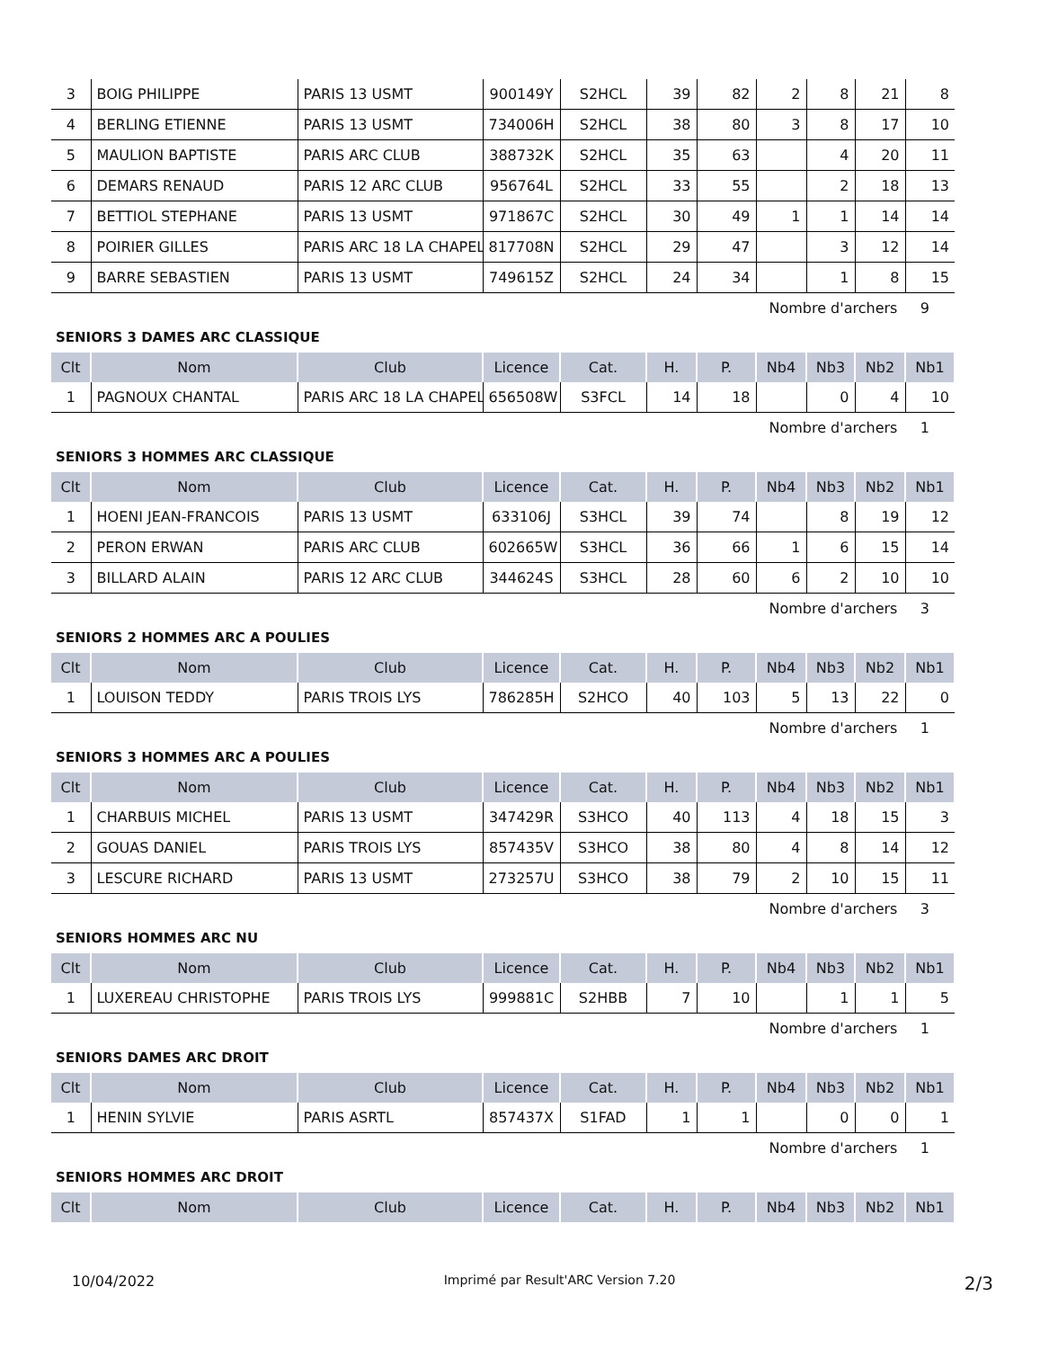| 3 | BOIG PHILIPPE | PARIS 13 USMT | 900149Y | S2HCL | 39 | 82 | 2 | 8 | 21 | 8 |
| 4 | BERLING ETIENNE | PARIS 13 USMT | 734006H | S2HCL | 38 | 80 | 3 | 8 | 17 | 10 |
| 5 | MAULION BAPTISTE | PARIS ARC CLUB | 388732K | S2HCL | 35 | 63 | | 4 | 20 | 11 |
| 6 | DEMARS RENAUD | PARIS 12 ARC CLUB | 956764L | S2HCL | 33 | 55 | | 2 | 18 | 13 |
| 7 | BETTIOL STEPHANE | PARIS 13 USMT | 971867C | S2HCL | 30 | 49 | 1 | 1 | 14 | 14 |
| 8 | POIRIER GILLES | PARIS ARC 18 LA CHAPEL | 817708N | S2HCL | 29 | 47 | | 3 | 12 | 14 |
| 9 | BARRE SEBASTIEN | PARIS 13 USMT | 749615Z | S2HCL | 24 | 34 | | 1 | 8 | 15 |
Nombre d'archers 9
SENIORS 3 DAMES ARC CLASSIQUE
| Clt | Nom | Club | Licence | Cat. | H. | P. | Nb4 | Nb3 | Nb2 | Nb1 |
| --- | --- | --- | --- | --- | --- | --- | --- | --- | --- | --- |
| 1 | PAGNOUX CHANTAL | PARIS ARC 18 LA CHAPEL | 656508W | S3FCL | 14 | 18 | | 0 | 4 | 10 |
Nombre d'archers 1
SENIORS 3 HOMMES ARC CLASSIQUE
| Clt | Nom | Club | Licence | Cat. | H. | P. | Nb4 | Nb3 | Nb2 | Nb1 |
| --- | --- | --- | --- | --- | --- | --- | --- | --- | --- | --- |
| 1 | HOENI JEAN-FRANCOIS | PARIS 13 USMT | 633106J | S3HCL | 39 | 74 | | 8 | 19 | 12 |
| 2 | PERON ERWAN | PARIS ARC CLUB | 602665W | S3HCL | 36 | 66 | 1 | 6 | 15 | 14 |
| 3 | BILLARD ALAIN | PARIS 12 ARC CLUB | 344624S | S3HCL | 28 | 60 | 6 | 2 | 10 | 10 |
Nombre d'archers 3
SENIORS 2 HOMMES ARC A POULIES
| Clt | Nom | Club | Licence | Cat. | H. | P. | Nb4 | Nb3 | Nb2 | Nb1 |
| --- | --- | --- | --- | --- | --- | --- | --- | --- | --- | --- |
| 1 | LOUISON TEDDY | PARIS TROIS LYS | 786285H | S2HCO | 40 | 103 | 5 | 13 | 22 | 0 |
Nombre d'archers 1
SENIORS 3 HOMMES ARC A POULIES
| Clt | Nom | Club | Licence | Cat. | H. | P. | Nb4 | Nb3 | Nb2 | Nb1 |
| --- | --- | --- | --- | --- | --- | --- | --- | --- | --- | --- |
| 1 | CHARBUIS MICHEL | PARIS 13 USMT | 347429R | S3HCO | 40 | 113 | 4 | 18 | 15 | 3 |
| 2 | GOUAS DANIEL | PARIS TROIS LYS | 857435V | S3HCO | 38 | 80 | 4 | 8 | 14 | 12 |
| 3 | LESCURE RICHARD | PARIS 13 USMT | 273257U | S3HCO | 38 | 79 | 2 | 10 | 15 | 11 |
Nombre d'archers 3
SENIORS HOMMES ARC NU
| Clt | Nom | Club | Licence | Cat. | H. | P. | Nb4 | Nb3 | Nb2 | Nb1 |
| --- | --- | --- | --- | --- | --- | --- | --- | --- | --- | --- |
| 1 | LUXEREAU CHRISTOPHE | PARIS TROIS LYS | 999881C | S2HBB | 7 | 10 | | 1 | 1 | 5 |
Nombre d'archers 1
SENIORS DAMES ARC DROIT
| Clt | Nom | Club | Licence | Cat. | H. | P. | Nb4 | Nb3 | Nb2 | Nb1 |
| --- | --- | --- | --- | --- | --- | --- | --- | --- | --- | --- |
| 1 | HENIN SYLVIE | PARIS ASRTL | 857437X | S1FAD | 1 | 1 | | 0 | 0 | 1 |
Nombre d'archers 1
SENIORS HOMMES ARC DROIT
| Clt | Nom | Club | Licence | Cat. | H. | P. | Nb4 | Nb3 | Nb2 | Nb1 |
| --- | --- | --- | --- | --- | --- | --- | --- | --- | --- | --- |
10/04/2022 Imprimé par Result'ARC Version 7.20 2/3